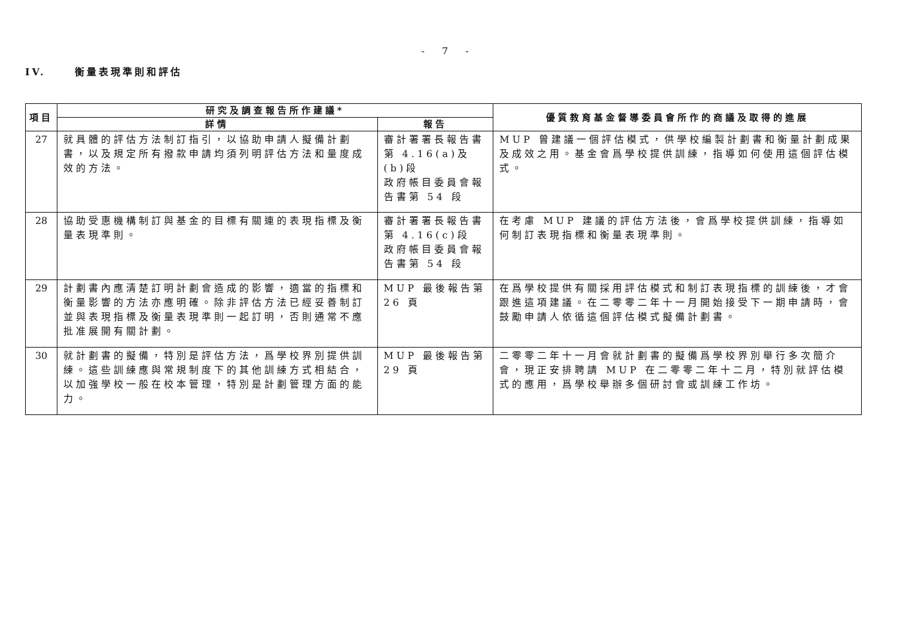- 7 -
IV. 衡量表現準則和評估
| 項目 | 研究及調查報告所作建議* | | 優質教育基金督導委員會所作的商議及取得的進展 |
| --- | --- | --- | --- |
| | 詳情 | 報告 | |
| 27 | 就具體的評估方法制訂指引，以協助申請人擬備計劃書，以及規定所有撥款申請均須列明評估方法和量度成效的方法。 | 審計署署長報告書第 4.16(a)及(b)段 政府帳目委員會報告書第 54 段 | MUP 曾建議一個評估模式，供學校編製計劃書和衡量計劃成果及成效之用。基金會爲學校提供訓練，指導如何使用這個評估模式。 |
| 28 | 協助受惠機構制訂與基金的目標有關連的表現指標及衡量表現準則。 | 審計署署長報告書第 4.16(c)段 政府帳目委員會報告書第 54 段 | 在考慮 MUP 建議的評估方法後，會爲學校提供訓練，指導如何制訂表現指標和衡量表現準則。 |
| 29 | 計劃書內應清楚訂明計劃會造成的影響，適當的指標和衡量影響的方法亦應明確。除非評估方法已經妥善制訂並與表現指標及衡量表現準則一起訂明，否則通常不應批准展開有關計劃。 | MUP 最後報告第 26 頁 | 在爲學校提供有關採用評估模式和制訂表現指標的訓練後，才會跟進這項建議。在二零零二年十一月開始接受下一期申請時，會鼓勵申請人依循這個評估模式擬備計劃書。 |
| 30 | 就計劃書的擬備，特別是評估方法，爲學校界別提供訓練。這些訓練應與常規制度下的其他訓練方式相結合，以加強學校一般在校本管理，特別是計劃管理方面的能力。 | MUP 最後報告第 29 頁 | 二零零二年十一月會就計劃書的擬備爲學校界別舉行多次簡介會，現正安排聘請 MUP 在二零零二年十二月，特別就評估模式的應用，爲學校舉辦多個研討會或訓練工作坊。 |